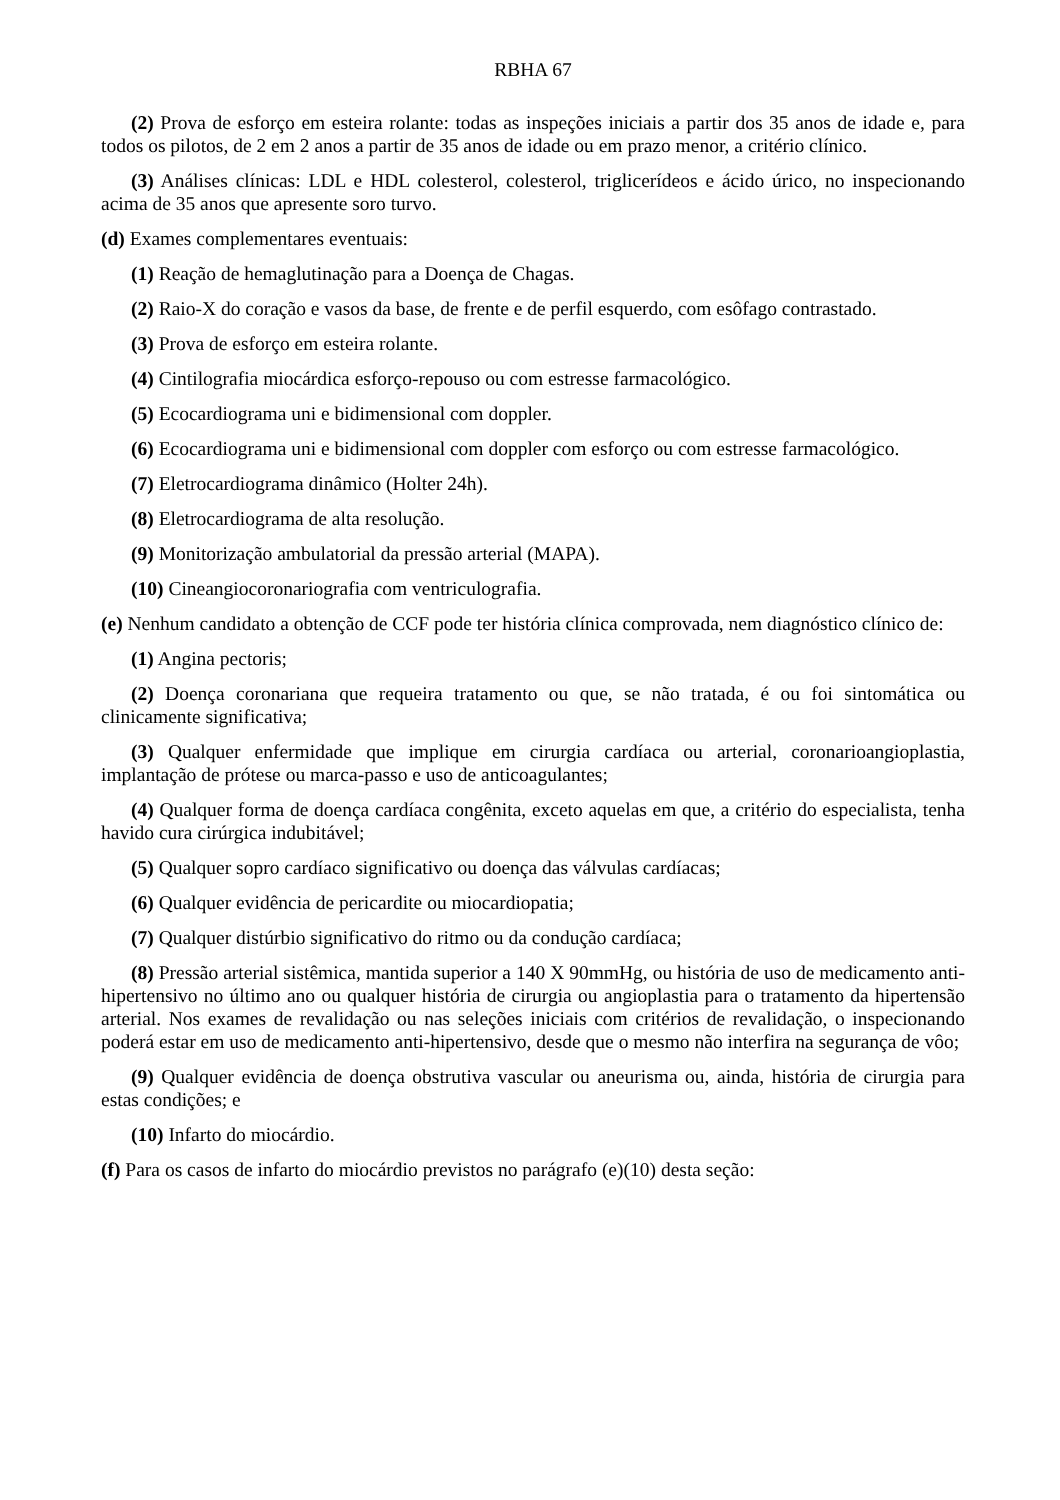RBHA 67
(2) Prova de esforço em esteira rolante: todas as inspeções iniciais a partir dos 35 anos de idade e, para todos os pilotos, de 2 em 2 anos a partir de 35 anos de idade ou em prazo menor, a critério clínico.
(3) Análises clínicas: LDL e HDL colesterol, colesterol, triglicerídeos e ácido úrico, no inspecionando acima de 35 anos que apresente soro turvo.
(d) Exames complementares eventuais:
(1) Reação de hemaglutinação para a Doença de Chagas.
(2) Raio-X do coração e vasos da base, de frente e de perfil esquerdo, com esôfago contrastado.
(3) Prova de esforço em esteira rolante.
(4) Cintilografia miocárdica esforço-repouso ou com estresse farmacológico.
(5) Ecocardiograma uni e bidimensional com doppler.
(6) Ecocardiograma uni e bidimensional com doppler com esforço ou com estresse farmacológico.
(7) Eletrocardiograma dinâmico (Holter 24h).
(8) Eletrocardiograma de alta resolução.
(9) Monitorização ambulatorial da pressão arterial (MAPA).
(10) Cineangiocoronariografia com ventriculografia.
(e) Nenhum candidato a obtenção de CCF pode ter história clínica comprovada, nem diagnóstico clínico de:
(1) Angina pectoris;
(2) Doença coronariana que requeira tratamento ou que, se não tratada, é ou foi sintomática ou clinicamente significativa;
(3) Qualquer enfermidade que implique em cirurgia cardíaca ou arterial, coronarioangioplastia, implantação de prótese ou marca-passo e uso de anticoagulantes;
(4) Qualquer forma de doença cardíaca congênita, exceto aquelas em que, a critério do especialista, tenha havido cura cirúrgica indubitável;
(5) Qualquer sopro cardíaco significativo ou doença das válvulas cardíacas;
(6) Qualquer evidência de pericardite ou miocardiopatia;
(7) Qualquer distúrbio significativo do ritmo ou da condução cardíaca;
(8) Pressão arterial sistêmica, mantida superior a 140 X 90mmHg, ou história de uso de medicamento anti-hipertensivo no último ano ou qualquer história de cirurgia ou angioplastia para o tratamento da hipertensão arterial. Nos exames de revalidação ou nas seleções iniciais com critérios de revalidação, o inspecionando poderá estar em uso de medicamento anti-hipertensivo, desde que o mesmo não interfira na segurança de vôo;
(9) Qualquer evidência de doença obstrutiva vascular ou aneurisma ou, ainda, história de cirurgia para estas condições; e
(10) Infarto do miocárdio.
(f) Para os casos de infarto do miocárdio previstos no parágrafo (e)(10) desta seção: